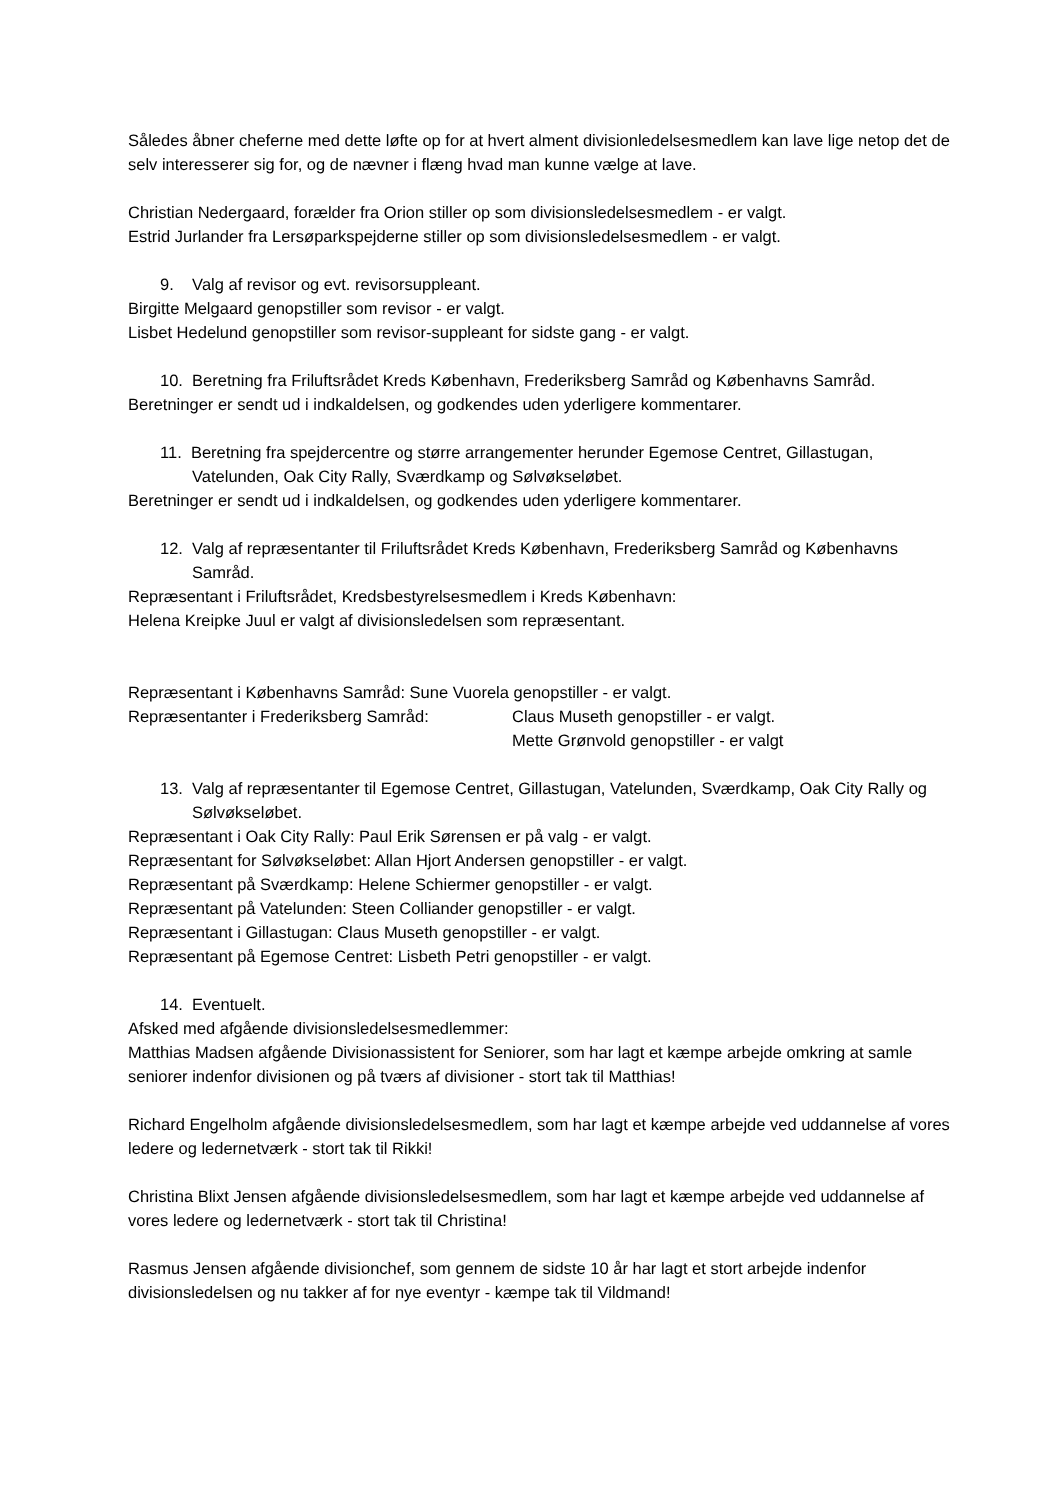Således åbner cheferne med dette løfte op for at hvert alment divisionledelsesmedlem kan lave lige netop det de selv interesserer sig for, og de nævner i flæng hvad man kunne vælge at lave.
Christian Nedergaard, forælder fra Orion stiller op som divisionsledelsesmedlem - er valgt.
Estrid Jurlander fra Lersøparkspejderne stiller op som divisionsledelsesmedlem - er valgt.
9. Valg af revisor og evt. revisorsuppleant.
Birgitte Melgaard genopstiller som revisor - er valgt.
Lisbet Hedelund genopstiller som revisor-suppleant for sidste gang - er valgt.
10. Beretning fra Friluftsrådet Kreds København, Frederiksberg Samråd og Københavns Samråd.
Beretninger er sendt ud i indkaldelsen, og godkendes uden yderligere kommentarer.
11. Beretning fra spejdercentre og større arrangementer herunder Egemose Centret, Gillastugan, Vatelunden, Oak City Rally, Sværdkamp og Sølvøkseløbet.
Beretninger er sendt ud i indkaldelsen, og godkendes uden yderligere kommentarer.
12. Valg af repræsentanter til Friluftsrådet Kreds København, Frederiksberg Samråd og Københavns Samråd.
Repræsentant i Friluftsrådet, Kredsbestyrelsesmedlem i Kreds København:
Helena Kreipke Juul er valgt af divisionsledelsen som repræsentant.
Repræsentant i Københavns Samråd: Sune Vuorela genopstiller - er valgt.
Repræsentanter i Frederiksberg Samråd: Claus Museth genopstiller - er valgt.
Mette Grønvold genopstiller - er valgt
13. Valg af repræsentanter til Egemose Centret, Gillastugan, Vatelunden, Sværdkamp, Oak City Rally og Sølvøkseløbet.
Repræsentant i Oak City Rally: Paul Erik Sørensen er på valg - er valgt.
Repræsentant for Sølvøkseløbet: Allan Hjort Andersen genopstiller - er valgt.
Repræsentant på Sværdkamp: Helene Schiermer genopstiller - er valgt.
Repræsentant på Vatelunden: Steen Colliander genopstiller - er valgt.
Repræsentant i Gillastugan: Claus Museth genopstiller - er valgt.
Repræsentant på Egemose Centret: Lisbeth Petri genopstiller - er valgt.
14. Eventuelt.
Afsked med afgående divisionsledelsesmedlemmer:
Matthias Madsen afgående Divisionassistent for Seniorer, som har lagt et kæmpe arbejde omkring at samle seniorer indenfor divisionen og på tværs af divisioner - stort tak til Matthias!
Richard Engelholm afgående divisionsledelsesmedlem, som har lagt et kæmpe arbejde ved uddannelse af vores ledere og ledernetværk - stort tak til Rikki!
Christina Blixt Jensen afgående divisionsledelsesmedlem, som har lagt et kæmpe arbejde ved uddannelse af vores ledere og ledernetværk - stort tak til Christina!
Rasmus Jensen afgående divisionchef, som gennem de sidste 10 år har lagt et stort arbejde indenfor divisionsledelsen og nu takker af for nye eventyr - kæmpe tak til Vildmand!